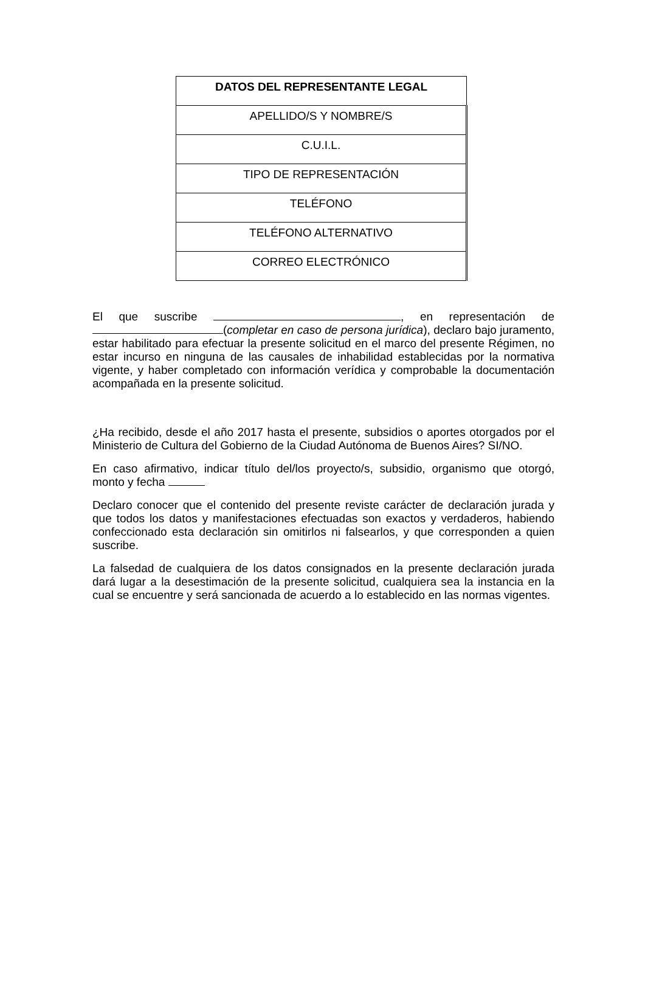| DATOS DEL REPRESENTANTE LEGAL |
| --- |
| APELLIDO/S Y NOMBRE/S |
| C.U.I.L. |
| TIPO DE REPRESENTACIÓN |
| TELÉFONO |
| TELÉFONO ALTERNATIVO |
| CORREO ELECTRÓNICO |
El que suscribe , en representación de (completar en caso de persona jurídica), declaro bajo juramento, estar habilitado para efectuar la presente solicitud en el marco del presente Régimen, no estar incurso en ninguna de las causales de inhabilidad establecidas por la normativa vigente, y haber completado con información verídica y comprobable la documentación acompañada en la presente solicitud.
¿Ha recibido, desde el año 2017 hasta el presente, subsidios o aportes otorgados por el Ministerio de Cultura del Gobierno de la Ciudad Autónoma de Buenos Aires? SI/NO.
En caso afirmativo, indicar título del/los proyecto/s, subsidio, organismo que otorgó, monto y fecha
Declaro conocer que el contenido del presente reviste carácter de declaración jurada y que todos los datos y manifestaciones efectuadas son exactos y verdaderos, habiendo confeccionado esta declaración sin omitirlos ni falsearlos, y que corresponden a quien suscribe.
La falsedad de cualquiera de los datos consignados en la presente declaración jurada dará lugar a la desestimación de la presente solicitud, cualquiera sea la instancia en la cual se encuentre y será sancionada de acuerdo a lo establecido en las normas vigentes.